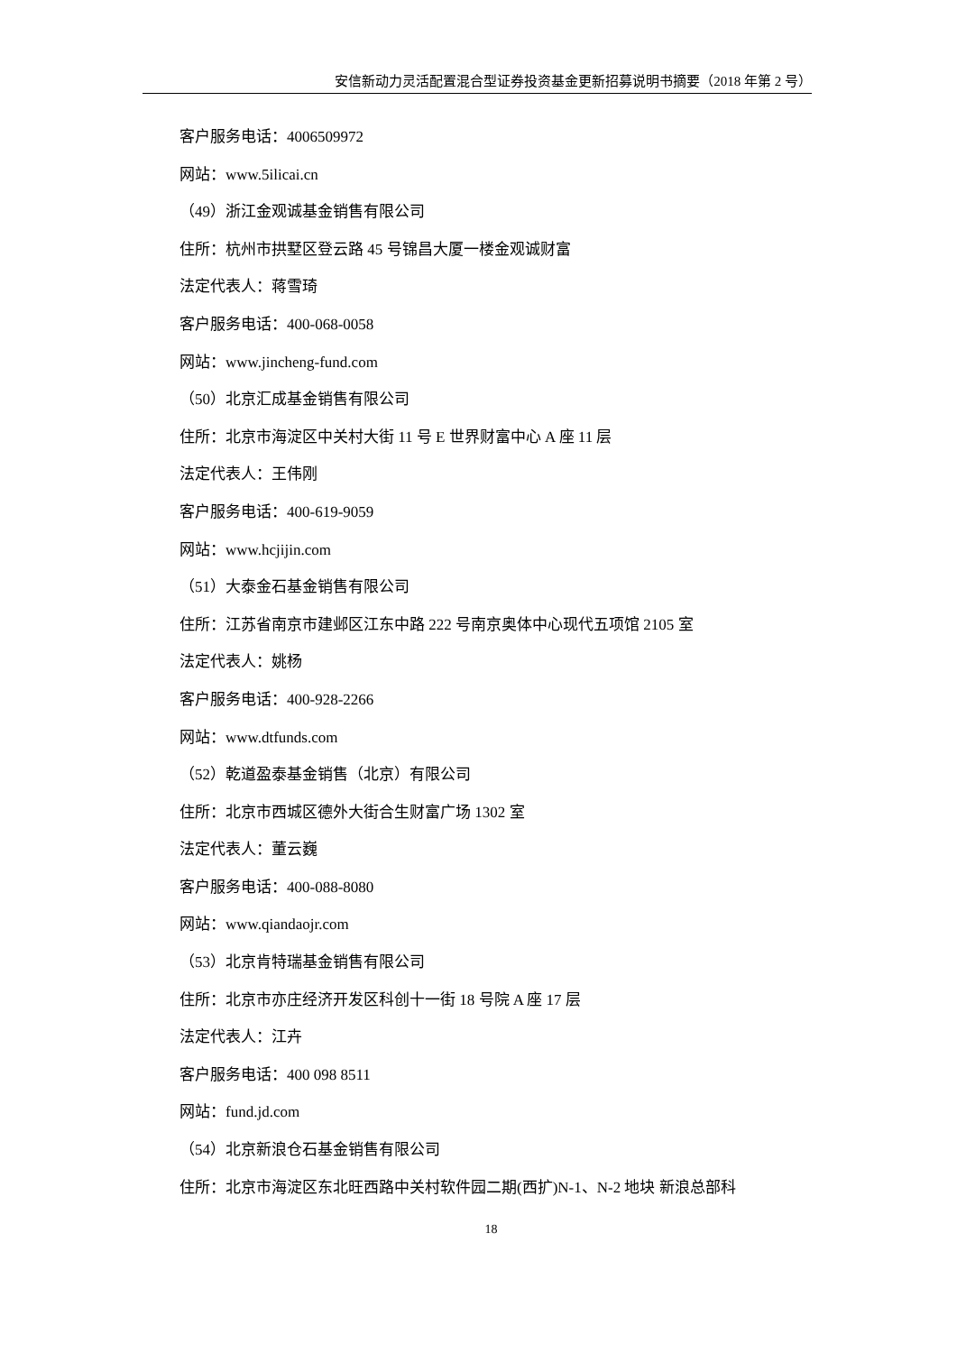安信新动力灵活配置混合型证券投资基金更新招募说明书摘要（2018 年第 2 号）
客户服务电话：4006509972
网站：www.5ilicai.cn
（49）浙江金观诚基金销售有限公司
住所：杭州市拱墅区登云路 45 号锦昌大厦一楼金观诚财富
法定代表人：蒋雪琦
客户服务电话：400-068-0058
网站：www.jincheng-fund.com
（50）北京汇成基金销售有限公司
住所：北京市海淀区中关村大街 11 号 E 世界财富中心 A 座 11 层
法定代表人：王伟刚
客户服务电话：400-619-9059
网站：www.hcjijin.com
（51）大泰金石基金销售有限公司
住所：江苏省南京市建邺区江东中路 222 号南京奥体中心现代五项馆 2105 室
法定代表人：姚杨
客户服务电话：400-928-2266
网站：www.dtfunds.com
（52）乾道盈泰基金销售（北京）有限公司
住所：北京市西城区德外大街合生财富广场 1302 室
法定代表人：董云巍
客户服务电话：400-088-8080
网站：www.qiandaojr.com
（53）北京肯特瑞基金销售有限公司
住所：北京市亦庄经济开发区科创十一街 18 号院 A 座 17 层
法定代表人：江卉
客户服务电话：400 098 8511
网站：fund.jd.com
（54）北京新浪仓石基金销售有限公司
住所：北京市海淀区东北旺西路中关村软件园二期(西扩)N-1、N-2 地块 新浪总部科
18